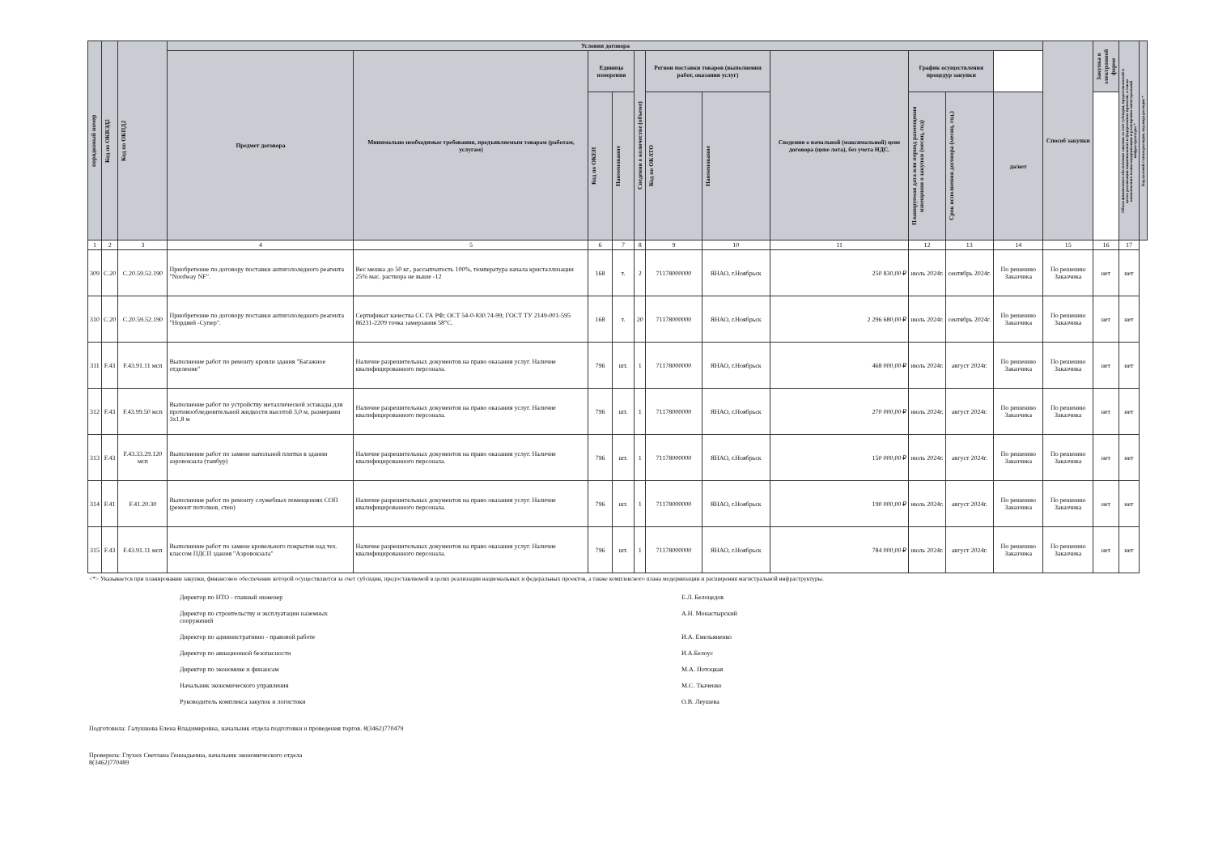| порядковый номер | Код по ОКВЭД2 | Код по ОКПД2 | Условия договора | | | | | | | | | | | Способ закупки | Закупка в электронной форме | Объем финансового обеспечения закупки за счет субсидии, предоставляемой в целях реализации национальных и федеральных проектов, а также комплексного плана модернизации и расширения магистральной инфраструктуры * | Код целевой статьи расходов, код вида расходов * |
| --- | --- | --- | --- | --- | --- | --- | --- | --- | --- | --- | --- | --- | --- | --- | --- | --- | --- |
| | | | Предмет договора | Минимально необходимые требования, предъявляемым товарам (работам, услугам) | Единица измерения | | Сведения о количестве (объеме) | Регион поставки товаров (выполнения работ, оказания услуг) | | Сведения о начальной (максимальной) цене договора (цене лота), без учета НДС. | График осуществления процедур закупки | | | | | | |
| | | | | | Код по ОКЕИ | Наименование | | Код по ОКАТО | Наименование | | Планируемая дата или период размещения извещения о закупки (месяц, год) | Срок исполнения договора (месяц, год.) | да/нет | | | | |
| 1 | 2 | 3 | 4 | 5 | 6 | 7 | 8 | 9 | 10 | 11 | 12 | 13 | 14 | 15 | 16 | 17 | |
| 309 | C.20 | C.20.59.52.190 | Приобретение по договору поставки антигололедного реагента "Nordway NF". | Вес мешка до 50 кг., рассыпчатость 100%, температура начала кристаллизации 25% мас. раствора не выше -12 | 168 | т. | 2 | 71178000000 | ЯНАО, г.Ноябрьск | 250 830,00 ₽ | июль 2024г. | сентябрь 2024г. | По решению Заказчика | По решению Заказчика | нет | нет | |
| 310 | C.20 | C.20.59.52.190 | Приобретение по договору поставки антигололедного реагента "Нордвей -Супер". | Сертификат качества СС ГА РФ; ОСТ 54-0-830.74-99; ГОСТ ТУ 2149-001-595 86231-2209 точка замерзания 58°С. | 168 | т. | 20 | 71178000000 | ЯНАО, г.Ноябрьск | 2 296 680,00 ₽ | июль 2024г. | сентябрь 2024г. | По решению Заказчика | По решению Заказчика | нет | нет | |
| 311 | F.43 | F.43.91.11 мсп | Выполнение работ по ремонту кровли здания "Багажное отделение" | Наличие разрешительных документов на право оказания услуг. Наличие квалифицированного персонала. | 796 | шт. | 1 | 71178000000 | ЯНАО, г.Ноябрьск | 468 000,00 ₽ | июль 2024г. | август 2024г. | По решению Заказчика | По решению Заказчика | нет | нет | |
| 312 | F.43 | F.43.99.50 мсп | Выполнение работ по устройству металлической эстакады для противообледенительной жидкости высотой 3,0 м, размерами 3х1,8 м | Наличие разрешительных документов на право оказания услуг. Наличие квалифицированного персонала. | 796 | шт. | 1 | 71178000000 | ЯНАО, г.Ноябрьск | 270 000,00 ₽ | июль 2024г. | август 2024г. | По решению Заказчика | По решению Заказчика | нет | нет | |
| 313 | F.43 | F.43.33.29.120 мсп | Выполнение работ по замене напольной плитки в здании аэровокзала (тамбур) | Наличие разрешительных документов на право оказания услуг. Наличие квалифицированного персонала. | 796 | шт. | 1 | 71178000000 | ЯНАО, г.Ноябрьск | 150 000,00 ₽ | июль 2024г. | август 2024г. | По решению Заказчика | По решению Заказчика | нет | нет | |
| 314 | F.41 | F.41.20.30 | Выполнение работ по ремонту служебных помещениях СОП (ремонт потолков, стен) | Наличие разрешительных документов на право оказания услуг. Наличие квалифицированного персонала. | 796 | шт. | 1 | 71178000000 | ЯНАО, г.Ноябрьск | 190 000,00 ₽ | июль 2024г. | август 2024г. | По решению Заказчика | По решению Заказчика | нет | нет | |
| 315 | F.43 | F.43.91.11 мсп | Выполнение работ по замене кровельного покрытия над тех. классом ПДСП здания "Аэровокзала" | Наличие разрешительных документов на право оказания услуг. Наличие квалифицированного персонала. | 796 | шт. | 1 | 71178000000 | ЯНАО, г.Ноябрьск | 784 000,00 ₽ | июль 2024г. | август 2024г. | По решению Заказчика | По решению Заказчика | нет | нет | |
<*> Указывается при планировании закупки, финансовое обеспечение которой осуществляется за счет субсидии, предоставляемой в целях реализации национальных и федеральных проектов, а также комплексного плана модернизации и расширения магистральной инфраструктуры.
Директор по НТО - главный инженер
Е.Л. Белоцедов
Директор по строительству и эксплуатации наземных сооружений
А.Н. Монастырский
Директор по административно - правовой работе
И.А. Емельяненко
Директор по авиационной безопасности
И.А.Белоус
Директор по экономике и финансам
М.А. Потоцкая
Начальник экономического управления
М.С. Ткаченко
Руководитель комплекса закупок и логистики
О.В. Леушева
Подготовила: Галушкова Елена Владимировна, начальник отдела подготовки и проведения торгов. 8(3462)770479
Проверила: Глухих Светлана Геннадьевна, начальник экономического отдела
8(3462)770489